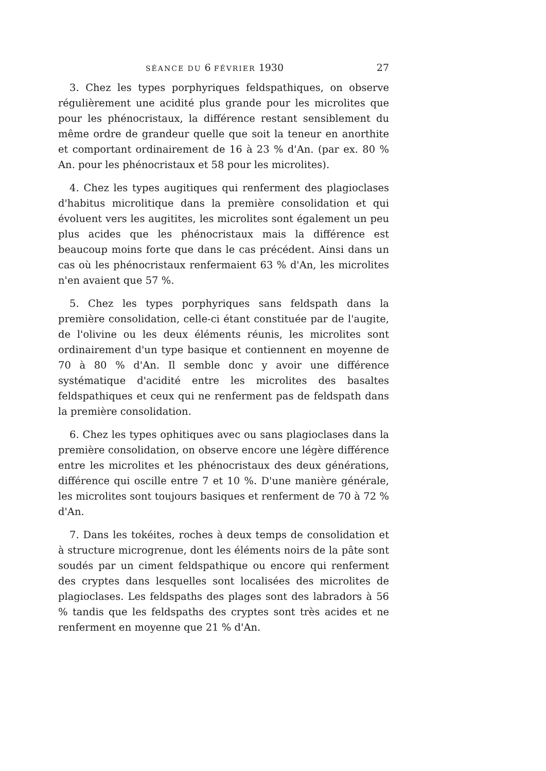SÉANCE DU 6 FÉVRIER 1930 27
3. Chez les types porphyriques feldspathiques, on observe régulièrement une acidité plus grande pour les microlites que pour les phénocristaux, la différence restant sensiblement du même ordre de grandeur quelle que soit la teneur en anorthite et comportant ordinairement de 16 à 23 % d'An. (par ex. 80 % An. pour les phénocristaux et 58 pour les microlites).
4. Chez les types augitiques qui renferment des plagioclases d'habitus microlitique dans la première consolidation et qui évoluent vers les augitites, les microlites sont également un peu plus acides que les phénocristaux mais la différence est beaucoup moins forte que dans le cas précédent. Ainsi dans un cas où les phénocristaux renfermaient 63 % d'An, les microlites n'en avaient que 57 %.
5. Chez les types porphyriques sans feldspath dans la première consolidation, celle-ci étant constituée par de l'augite, de l'olivine ou les deux éléments réunis, les microlites sont ordinairement d'un type basique et contiennent en moyenne de 70 à 80 % d'An. Il semble donc y avoir une différence systématique d'acidité entre les microlites des basaltes feldspathiques et ceux qui ne renferment pas de feldspath dans la première consolidation.
6. Chez les types ophitiques avec ou sans plagioclases dans la première consolidation, on observe encore une légère différence entre les microlites et les phénocristaux des deux générations, différence qui oscille entre 7 et 10 %. D'une manière générale, les microlites sont toujours basiques et renferment de 70 à 72 % d'An.
7. Dans les tokéites, roches à deux temps de consolidation et à structure microgrenue, dont les éléments noirs de la pâte sont soudés par un ciment feldspathique ou encore qui renferment des cryptes dans lesquelles sont localisées des microlites de plagioclases. Les feldspaths des plages sont des labradors à 56 % tandis que les feldspaths des cryptes sont très acides et ne renferment en moyenne que 21 % d'An.